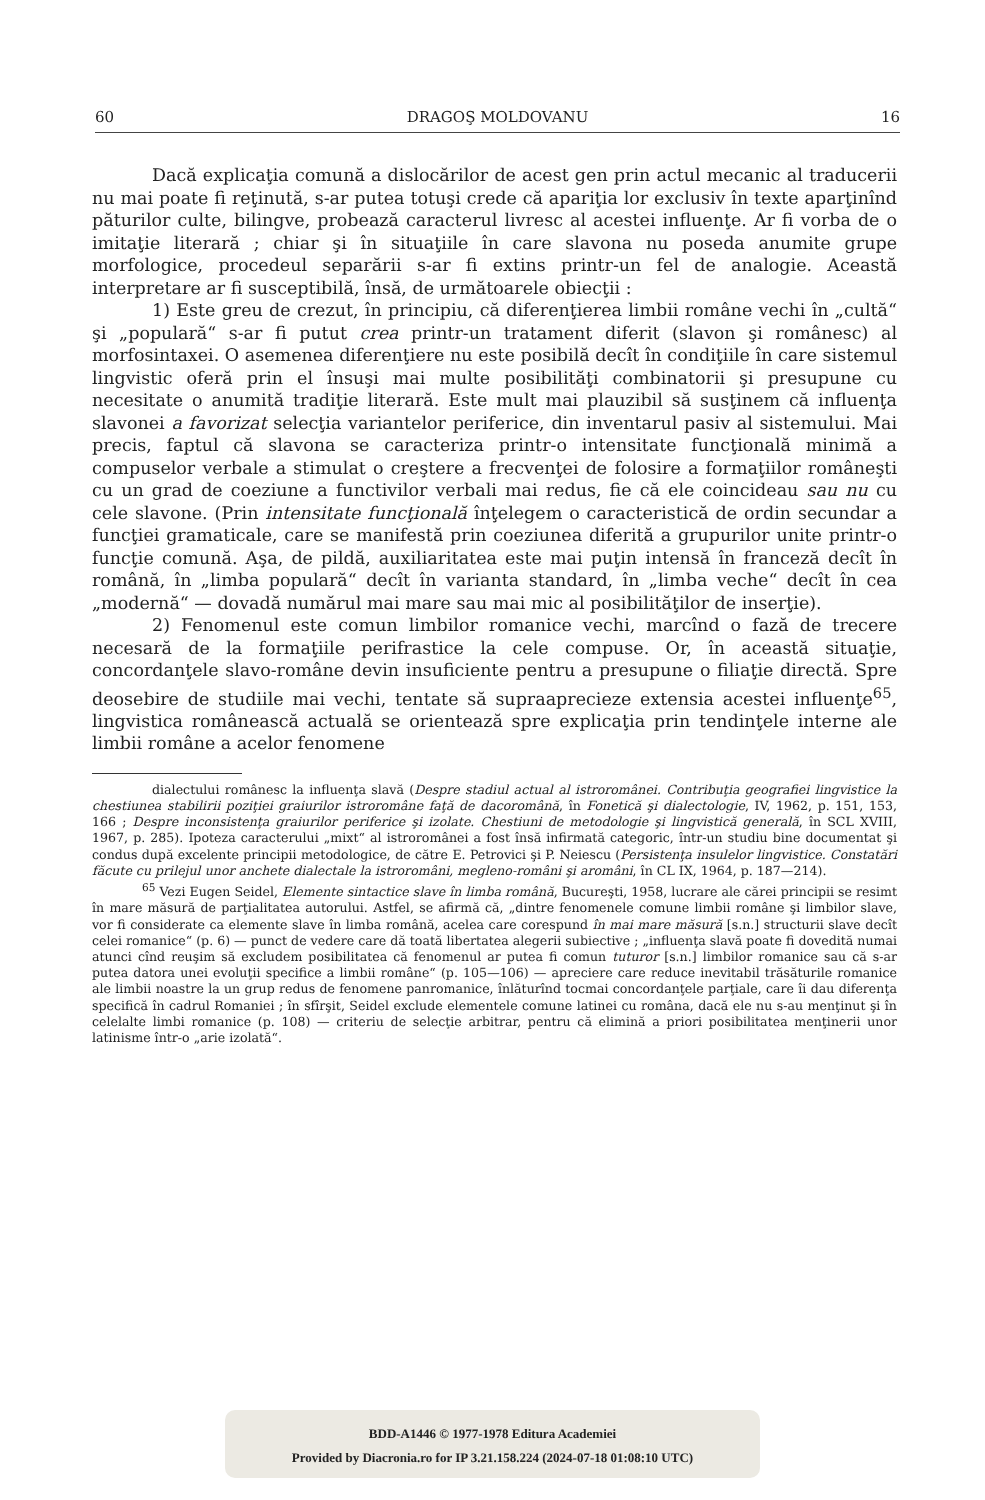60 DRAGOŞ MOLDOVANU 16
Dacă explicaţia comună a dislocărilor de acest gen prin actul mecanic al traducerii nu mai poate fi reţinută, s-ar putea totuşi crede că apariţia lor exclusiv în texte aparţinînd păturilor culte, bilingve, probează caracterul livresc al acestei influenţe. Ar fi vorba de o imitaţie literară ; chiar şi în situaţiile în care slavona nu poseda anumite grupe morfologice, procedeul separării s-ar fi extins printr-un fel de analogie. Această interpretare ar fi susceptibilă, însă, de următoarele obiecţii :
1) Este greu de crezut, în principiu, că diferenţierea limbii române vechi în „cultă“ şi „populară“ s-ar fi putut crea printr-un tratament diferit (slavon şi românesc) al morfosintaxei. O asemenea diferenţiere nu este posibilă decît în condiţiile în care sistemul lingvistic oferă prin el însuşi mai multe posibilităţi combinatorii şi presupune cu necesitate o anumită tradiţie literară. Este mult mai plauzibil să susţinem că influenţa slavonei a favorizat selecţia variantelor periferice, din inventarul pasiv al sistemului. Mai precis, faptul că slavona se caracteriza printr-o intensitate funcţională minimă a compuselor verbale a stimulat o creştere a frecvenţei de folosire a formaţiilor româneşti cu un grad de coeziune a functivilor verbali mai redus, fie că ele coincideau sau nu cu cele slavone. (Prin intensitate funcţională înţelegem o caracteristică de ordin secundar a funcţiei gramaticale, care se manifestă prin coeziunea diferită a grupurilor unite printr-o funcţie comună. Aşa, de pildă, auxiliaritatea este mai puţin intensă în franceză decît în română, în „limba populară“ decît în varianta standard, în „limba veche“ decît în cea „modernă“ — dovadă numărul mai mare sau mai mic al posibilităţilor de inserţie).
2) Fenomenul este comun limbilor romanice vechi, marcînd o fază de trecere necesară de la formaţiile perifrastice la cele compuse. Or, în această situaţie, concordanţele slavo-române devin insuficiente pentru a presupune o filiaţie directă. Spre deosebire de studiile mai vechi, tentate să supraaprecieze extensia acestei influenţe<sup>65</sup>, lingvistica românească actuală se orientează spre explicaţia prin tendinţele interne ale limbii române a acelor fenomene
dialectului românesc la influenţa slavă (Despre stadiul actual al istroromânei. Contribuţia geografiei lingvistice la chestiunea stabilirii poziţiei graiurilor istroromâne faţă de dacoromână, în Fonetică şi dialectologie, IV, 1962, p. 151, 153, 166 ; Despre inconsistenţa graiurilor periferice şi izolate. Chestiuni de metodologie şi lingvistică generală, în SCL XVIII, 1967, p. 285). Ipoteza caracterului „mixt“ al istroromânei a fost însă infirmată categoric, într-un studiu bine documentat şi condus după excelente principii metodologice, de către E. Petrovici şi P. Neiescu (Persistenţa insulelor lingvistice. Constatări făcute cu prilejul unor anchete dialectale la istroromâni, megleno-români şi aromâni, în CL IX, 1964, p. 187—214).
<sup>65</sup> Vezi Eugen Seidel, Elemente sintactice slave în limba română, Bucureşti, 1958, lucrare ale cărei principii se resimt în mare măsură de parţialitatea autorului. Astfel, se afirmă că, „dintre fenomenele comune limbii române şi limbilor slave, vor fi considerate ca elemente slave în limba română, acelea care corespund în mai mare măsură [s.n.] structurii slave decît celei romanice“ (p. 6) — punct de vedere care dă toată libertatea alegerii subiective ; „influenţa slavă poate fi dovedită numai atunci cînd reuşim să excludem posibilitatea că fenomenul ar putea fi comun tuturor [s.n.] limbilor romanice sau că s-ar putea datora unei evoluţii specifice a limbii române“ (p. 105—106) — apreciere care reduce inevitabil trăsăturile romanice ale limbii noastre la un grup redus de fenomene panromanice, înlăturînd tocmai concordanţele parţiale, care îi dau diferenţa specifică în cadrul Romaniei ; în sfîrşit, Seidel exclude elementele comune latinei cu româna, dacă ele nu s-au menţinut şi în celelalte limbi romanice (p. 108) — criteriu de selecţie arbitrar, pentru că elimină a priori posibilitatea menţinerii unor latinisme într-o „arie izolată“.
BDD-A1446 © 1977-1978 Editura Academiei
Provided by Diacronia.ro for IP 3.21.158.224 (2024-07-18 01:08:10 UTC)